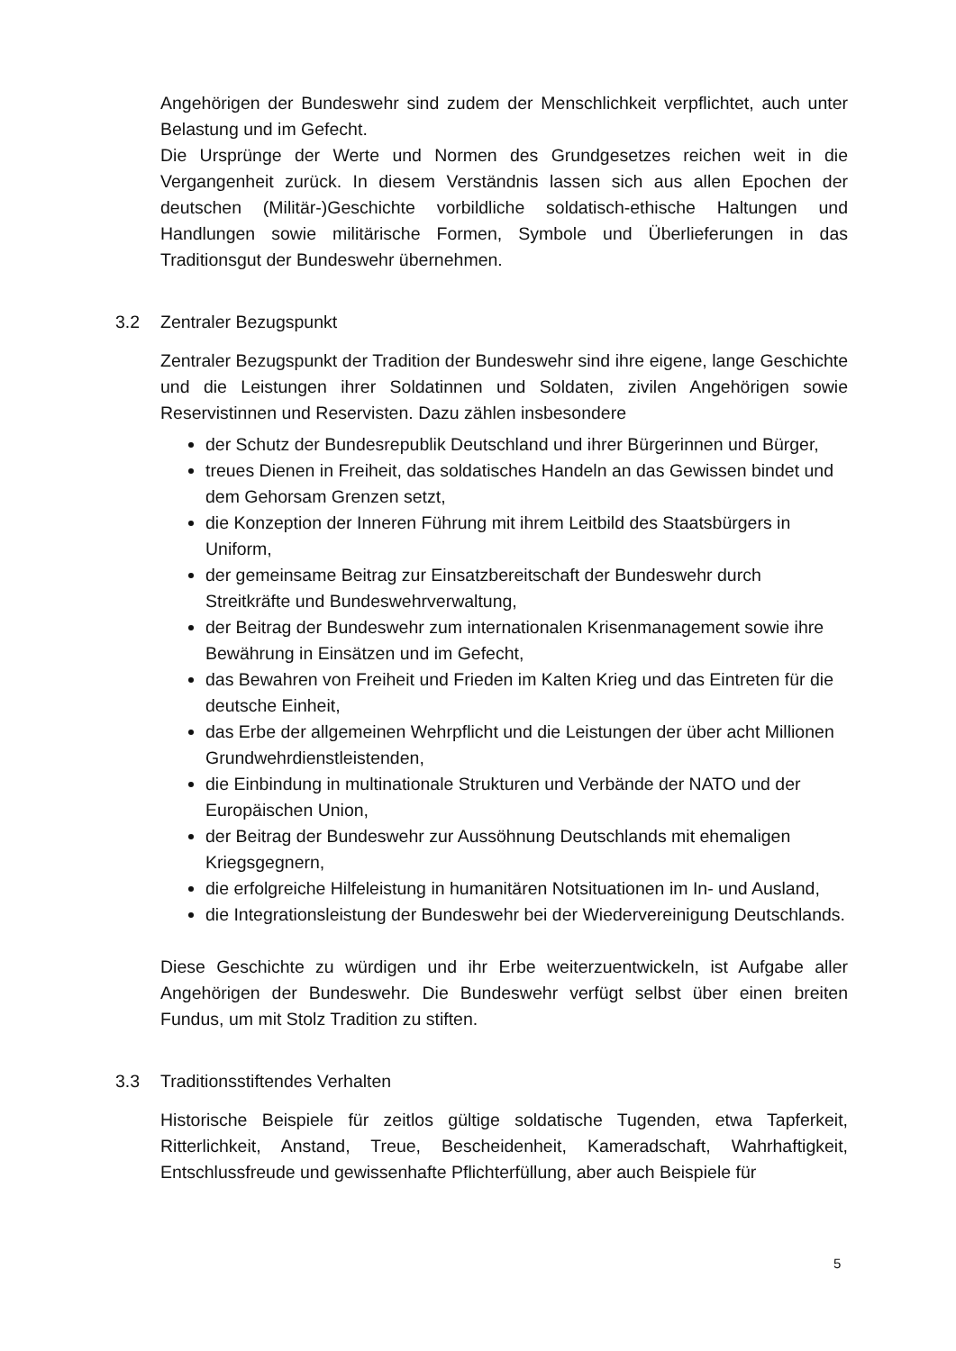Angehörigen der Bundeswehr sind zudem der Menschlichkeit verpflichtet, auch unter Belastung und im Gefecht.
Die Ursprünge der Werte und Normen des Grundgesetzes reichen weit in die Vergangenheit zurück. In diesem Verständnis lassen sich aus allen Epochen der deutschen (Militär-)Geschichte vorbildliche soldatisch-ethische Haltungen und Handlungen sowie militärische Formen, Symbole und Überlieferungen in das Traditionsgut der Bundeswehr übernehmen.
3.2 Zentraler Bezugspunkt
Zentraler Bezugspunkt der Tradition der Bundeswehr sind ihre eigene, lange Geschichte und die Leistungen ihrer Soldatinnen und Soldaten, zivilen Angehörigen sowie Reservistinnen und Reservisten. Dazu zählen insbesondere
der Schutz der Bundesrepublik Deutschland und ihrer Bürgerinnen und Bürger,
treues Dienen in Freiheit, das soldatisches Handeln an das Gewissen bindet und dem Gehorsam Grenzen setzt,
die Konzeption der Inneren Führung mit ihrem Leitbild des Staatsbürgers in Uniform,
der gemeinsame Beitrag zur Einsatzbereitschaft der Bundeswehr durch Streitkräfte und Bundeswehrverwaltung,
der Beitrag der Bundeswehr zum internationalen Krisenmanagement sowie ihre Bewährung in Einsätzen und im Gefecht,
das Bewahren von Freiheit und Frieden im Kalten Krieg und das Eintreten für die deutsche Einheit,
das Erbe der allgemeinen Wehrpflicht und die Leistungen der über acht Millionen Grundwehrdienstleistenden,
die Einbindung in multinationale Strukturen und Verbände der NATO und der Europäischen Union,
der Beitrag der Bundeswehr zur Aussöhnung Deutschlands mit ehemaligen Kriegsgegnern,
die erfolgreiche Hilfeleistung in humanitären Notsituationen im In- und Ausland,
die Integrationsleistung der Bundeswehr bei der Wiedervereinigung Deutschlands.
Diese Geschichte zu würdigen und ihr Erbe weiterzuentwickeln, ist Aufgabe aller Angehörigen der Bundeswehr. Die Bundeswehr verfügt selbst über einen breiten Fundus, um mit Stolz Tradition zu stiften.
3.3 Traditionsstiftendes Verhalten
Historische Beispiele für zeitlos gültige soldatische Tugenden, etwa Tapferkeit, Ritterlichkeit, Anstand, Treue, Bescheidenheit, Kameradschaft, Wahrhaftigkeit, Entschlussfreude und gewissenhafte Pflichterfüllung, aber auch Beispiele für
5